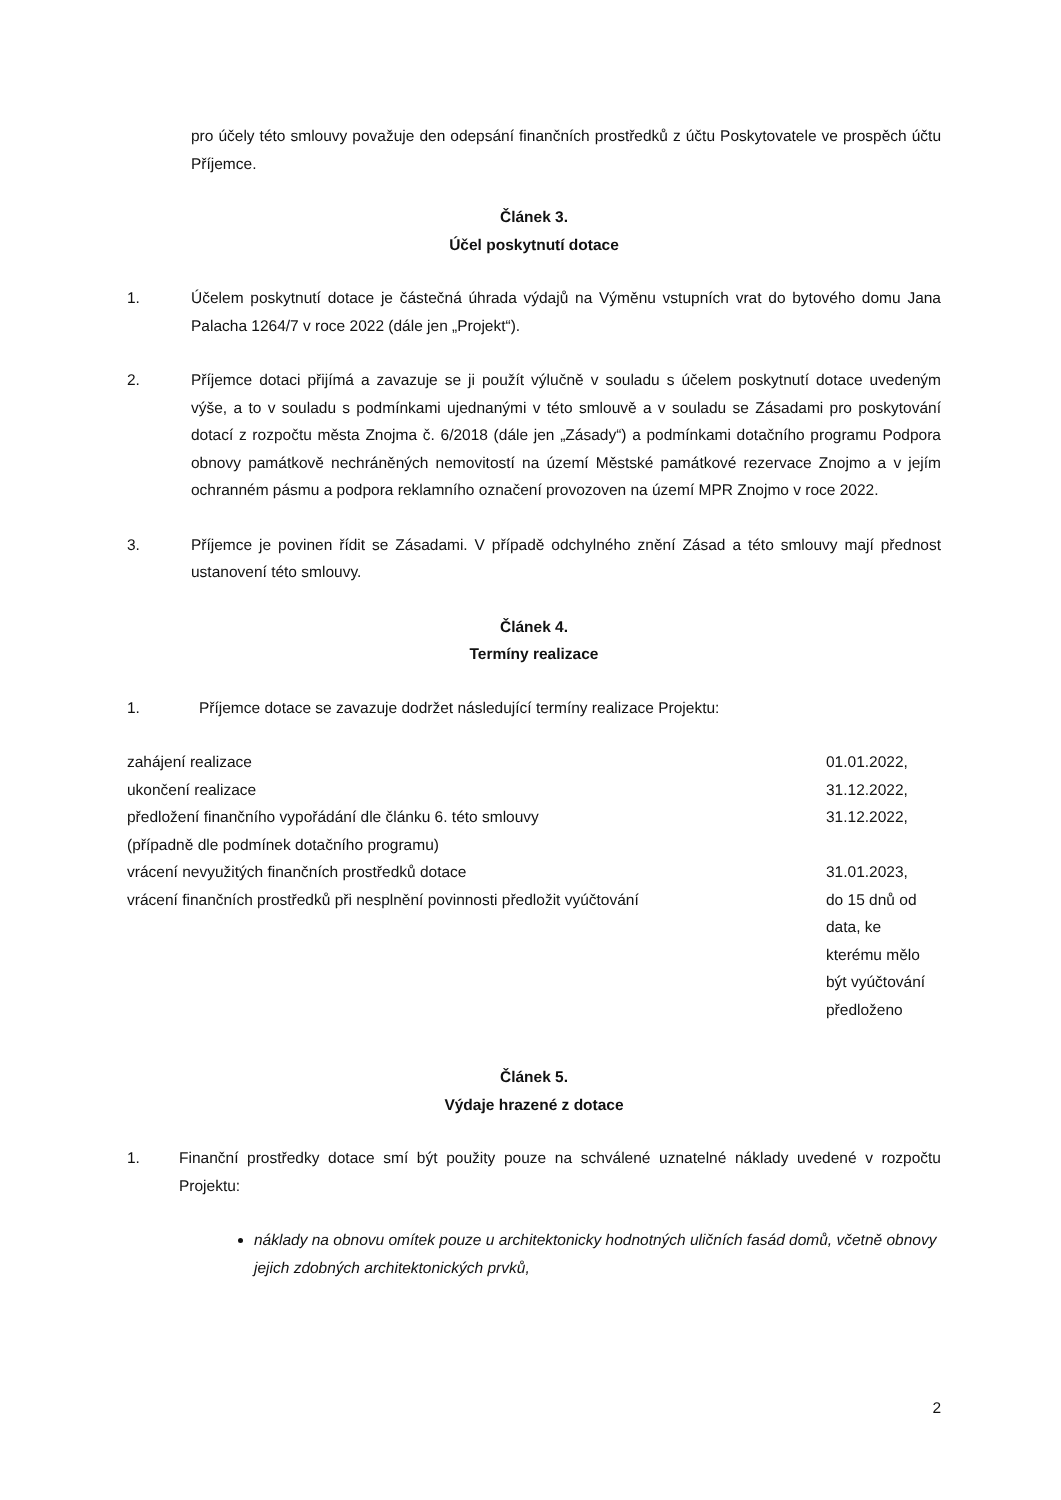pro účely této smlouvy považuje den odepsání finančních prostředků z účtu Poskytovatele ve prospěch účtu Příjemce.
Článek 3.
Účel poskytnutí dotace
1. Účelem poskytnutí dotace je částečná úhrada výdajů na Výměnu vstupních vrat do bytového domu Jana Palacha 1264/7 v roce 2022 (dále jen „Projekt“).
2. Příjemce dotaci přijímá a zavazuje se ji použít výlučně v souladu s účelem poskytnutí dotace uvedeným výše, a to v souladu s podmínkami ujednanými v této smlouvě a v souladu se Zásadami pro poskytování dotací z rozpočtu města Znojma č. 6/2018 (dále jen „Zásady“) a podmínkami dotačního programu Podpora obnovy památkově nechráněných nemovitostí na území Městské památkové rezervace Znojmo a v jejím ochranném pásmu a podpora reklamního označení provozoven na území MPR Znojmo v roce 2022.
3. Příjemce je povinen řídit se Zásadami. V případě odchylného znění Zásad a této smlouvy mají přednost ustanovení této smlouvy.
Článek 4.
Termíny realizace
1. Příjemce dotace se zavazuje dodržet následující termíny realizace Projektu:
| zahájení realizace | 01.01.2022, |
| ukončení realizace | 31.12.2022, |
| předložení finančního vypořádání dle článku 6. této smlouvy (případně dle podmínek dotačního programu) | 31.12.2022, |
| vrácení nevyužitých finančních prostředků dotace | 31.01.2023, |
| vrácení finančních prostředků při nesplnění povinnosti předložit vyúčtování | do 15 dnů od data, ke kterému mělo být vyúčtování předloženo |
Článek 5.
Výdaje hrazené z dotace
1. Finanční prostředky dotace smí být použity pouze na schválené uznatelné náklady uvedené v rozpočtu Projektu:
náklady na obnovu omítek pouze u architektonicky hodnotných uličních fasád domů, včetně obnovy jejich zdobných architektonických prvků,
2